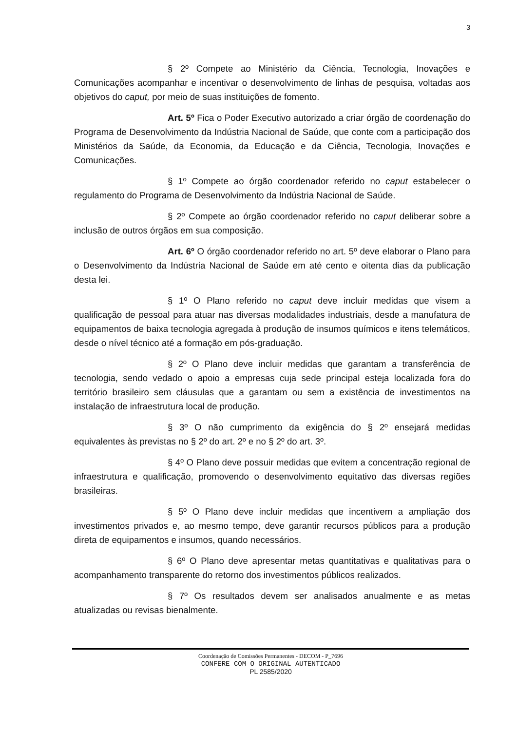3
§ 2º Compete ao Ministério da Ciência, Tecnologia, Inovações e Comunicações acompanhar e incentivar o desenvolvimento de linhas de pesquisa, voltadas aos objetivos do caput, por meio de suas instituições de fomento.
Art. 5º Fica o Poder Executivo autorizado a criar órgão de coordenação do Programa de Desenvolvimento da Indústria Nacional de Saúde, que conte com a participação dos Ministérios da Saúde, da Economia, da Educação e da Ciência, Tecnologia, Inovações e Comunicações.
§ 1º Compete ao órgão coordenador referido no caput estabelecer o regulamento do Programa de Desenvolvimento da Indústria Nacional de Saúde.
§ 2º Compete ao órgão coordenador referido no caput deliberar sobre a inclusão de outros órgãos em sua composição.
Art. 6º O órgão coordenador referido no art. 5º deve elaborar o Plano para o Desenvolvimento da Indústria Nacional de Saúde em até cento e oitenta dias da publicação desta lei.
§ 1º O Plano referido no caput deve incluir medidas que visem a qualificação de pessoal para atuar nas diversas modalidades industriais, desde a manufatura de equipamentos de baixa tecnologia agregada à produção de insumos químicos e itens telemáticos, desde o nível técnico até a formação em pós-graduação.
§ 2º O Plano deve incluir medidas que garantam a transferência de tecnologia, sendo vedado o apoio a empresas cuja sede principal esteja localizada fora do território brasileiro sem cláusulas que a garantam ou sem a existência de investimentos na instalação de infraestrutura local de produção.
§ 3º O não cumprimento da exigência do § 2º ensejará medidas equivalentes às previstas no § 2º do art. 2º e no § 2º do art. 3º.
§ 4º O Plano deve possuir medidas que evitem a concentração regional de infraestrutura e qualificação, promovendo o desenvolvimento equitativo das diversas regiões brasileiras.
§ 5º O Plano deve incluir medidas que incentivem a ampliação dos investimentos privados e, ao mesmo tempo, deve garantir recursos públicos para a produção direta de equipamentos e insumos, quando necessários.
§ 6º O Plano deve apresentar metas quantitativas e qualitativas para o acompanhamento transparente do retorno dos investimentos públicos realizados.
§ 7º Os resultados devem ser analisados anualmente e as metas atualizadas ou revisas bienalmente.
Coordenação de Comissões Permanentes - DECOM - P_7696
CONFERE COM O ORIGINAL AUTENTICADO
PL 2585/2020